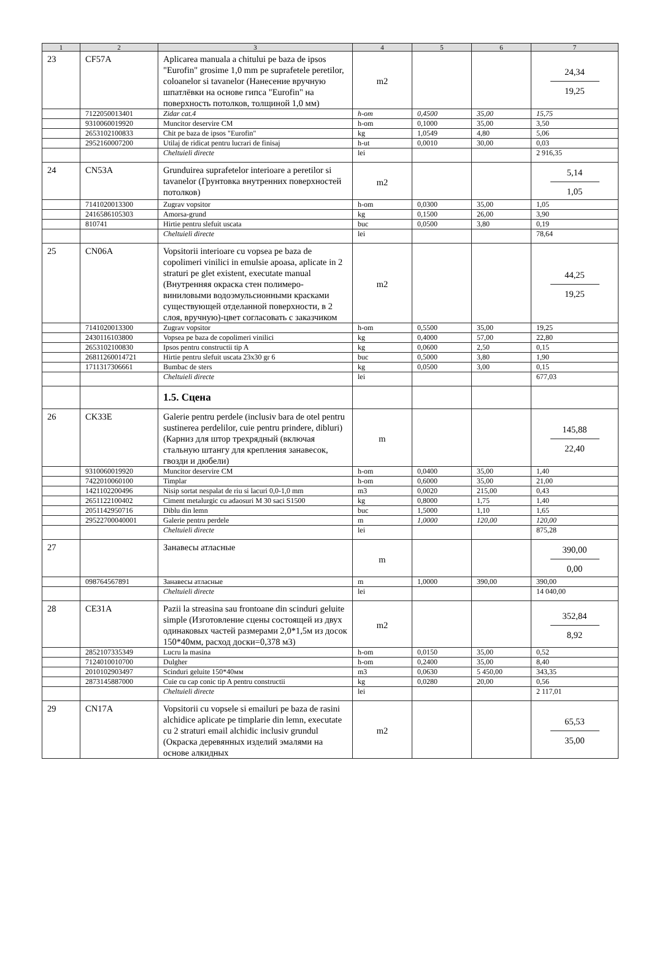| 1 | 2 | 3 | 4 | 5 | 6 | 7 |
| --- | --- | --- | --- | --- | --- | --- |
| 23 | CF57A | Aplicarea manuala a chitului pe baza de ipsos "Eurofin" grosime 1,0 mm pe suprafetele peretilor, coloanelor si tavanelor (Нанесение вручную шпатлёвки на основе гипса "Eurofin" на поверхность потолков, толщиной 1,0 мм) | m2 | | | 24,34 19,25 |
| | 7122050013401 | Zidar cat.4 | h-om | 0,4500 | 35,00 | 15,75 |
| | 9310060019920 | Muncitor deservire CM | h-om | 0,1000 | 35,00 | 3,50 |
| | 2653102100833 | Chit pe baza de ipsos "Eurofin" | kg | 1,0549 | 4,80 | 5,06 |
| | 2952160007200 | Utilaj de ridicat pentru lucrari de finisaj | h-ut | 0,0010 | 30,00 | 0,03 |
| | | Cheltuieli directe | lei | | | 2 916,35 |
| 24 | CN53A | Grunduirea suprafetelor interioare a peretilor si tavanelor (Грунтовка внутренних поверхностей потолков) | m2 | | | 5,14 1,05 |
| | 7141020013300 | Zugrav vopsitor | h-om | 0,0300 | 35,00 | 1,05 |
| | 2416586105303 | Amorsa-grund | kg | 0,1500 | 26,00 | 3,90 |
| | 810741 | Hirtie pentru slefuit uscata | buc | 0,0500 | 3,80 | 0,19 |
| | | Cheltuieli directe | lei | | | 78,64 |
| 25 | CN06A | Vopsitorii interioare cu vopsea pe baza de copolimeri vinilici in emulsie apoasa, aplicate in 2 straturi pe glet existent, executate manual (Внутренняя окраска стен полимеро-виниловыми водоэмульсионными красками существующей отделанной поверхности, в 2 слоя, вручную)-цвет согласовать с заказчиком | m2 | | | 44,25 19,25 |
| | 7141020013300 | Zugrav vopsitor | h-om | 0,5500 | 35,00 | 19,25 |
| | 2430116103800 | Vopsea pe baza de copolimeri vinilici | kg | 0,4000 | 57,00 | 22,80 |
| | 2653102100830 | Ipsos pentru constructii tip A | kg | 0,0600 | 2,50 | 0,15 |
| | 26811260014721 | Hirtie pentru slefuit uscata 23x30 gr 6 | buc | 0,5000 | 3,80 | 1,90 |
| | 1711317306661 | Bumbac de sters | kg | 0,0500 | 3,00 | 0,15 |
| | | Cheltuieli directe | lei | | | 677,03 |
| | | 1.5. Сцена | | | | |
| 26 | CK33E | Galerie pentru perdele (inclusiv bara de otel pentru sustinerea perdelilor, cuie pentru prindere, dibluri) (Карниз для штор трехрядный (включая стальную штангу для крепления занавесок, гвозди и дюбели) | m | | | 145,88 22,40 |
| | 9310060019920 | Muncitor deservire CM | h-om | 0,0400 | 35,00 | 1,40 |
| | 7422010060100 | Timplar | h-om | 0,6000 | 35,00 | 21,00 |
| | 1421102200496 | Nisip sortat nespalat de riu si lacuri 0,0-1,0 mm | m3 | 0,0020 | 215,00 | 0,43 |
| | 2651122100402 | Ciment metalurgic cu adaosuri M 30 saci S1500 | kg | 0,8000 | 1,75 | 1,40 |
| | 2051142950716 | Diblu din lemn | buc | 1,5000 | 1,10 | 1,65 |
| | 29522700040001 | Galerie pentru perdele | m | 1,0000 | 120,00 | 120,00 |
| | | Cheltuieli directe | lei | | | 875,28 |
| 27 | | Занавесы атласные | m | | | 390,00 0,00 |
| | 098764567891 | Занавесы атласные | m | 1,0000 | 390,00 | 390,00 |
| | | Cheltuieli directe | lei | | | 14 040,00 |
| 28 | CE31A | Pazii la streasina sau frontoane din scinduri geluite simple (Изготовление сцены состоящей из двух одинаковых частей размерами 2,0*1,5м из досок 150*40мм, расход доски=0,378 м3) | m2 | | | 352,84 8,92 |
| | 2852107335349 | Lucru la masina | h-om | 0,0150 | 35,00 | 0,52 |
| | 7124010010700 | Dulgher | h-om | 0,2400 | 35,00 | 8,40 |
| | 2010102903497 | Scinduri geluite 150*40мм | m3 | 0,0630 | 5 450,00 | 343,35 |
| | 2873145887000 | Cuie cu cap conic tip A pentru constructii | kg | 0,0280 | 20,00 | 0,56 |
| | | Cheltuieli directe | lei | | | 2 117,01 |
| 29 | CN17A | Vopsitorii cu vopsele si emailuri pe baza de rasini alchidice aplicate pe timplarie din lemn, executate cu 2 straturi email alchidic inclusiv grundul (Окраска деревянных изделий эмалями на основе алкидных | m2 | | | 65,53 35,00 |